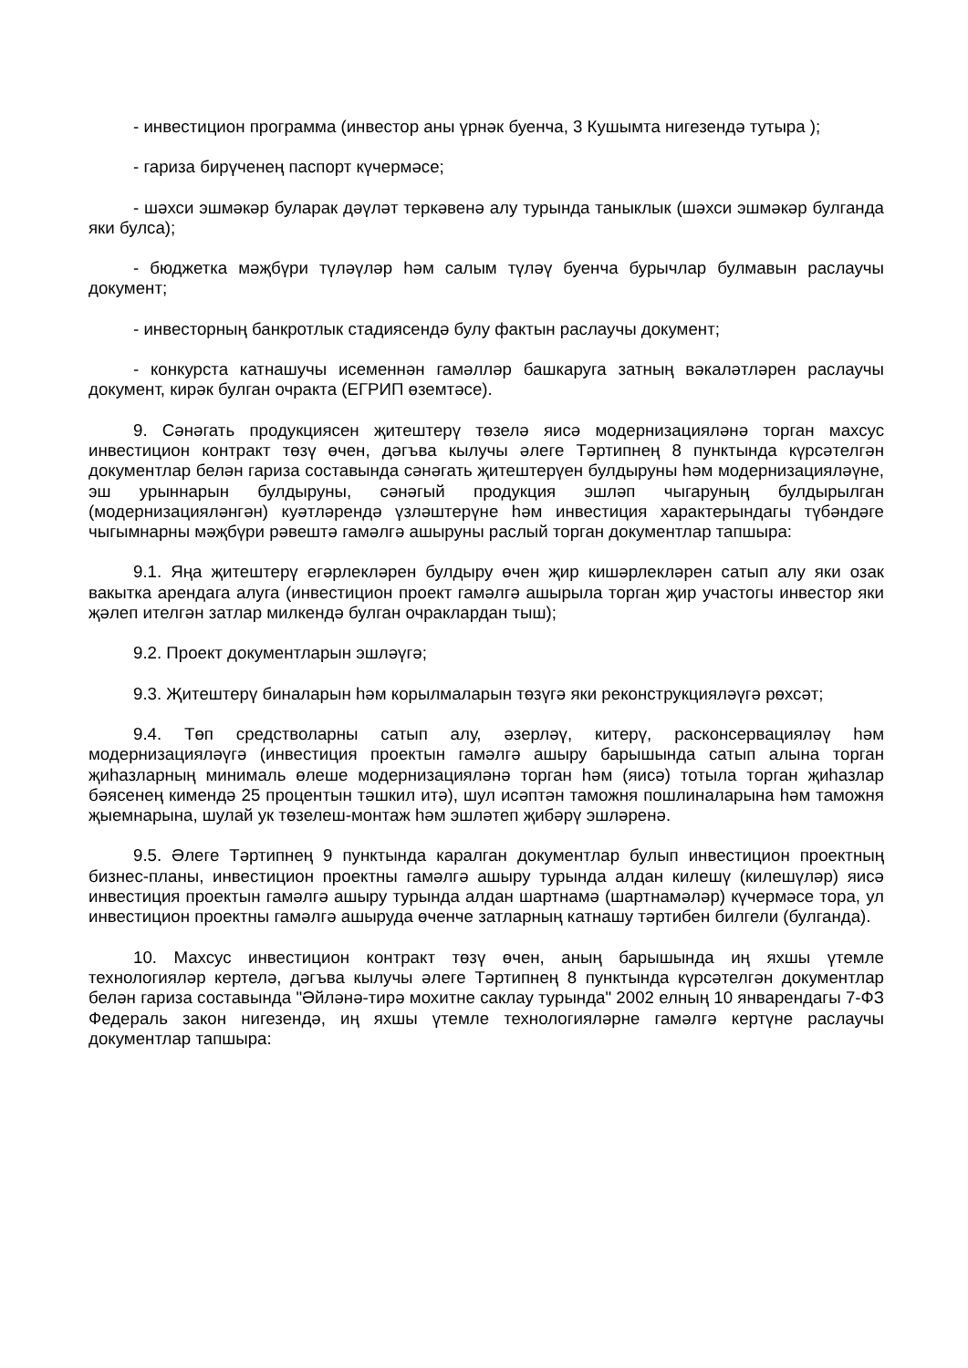- инвестицион программа (инвестор аны үрнәк буенча, 3 Кушымта нигезендә тутыра );
- гариза бирүченең паспорт күчермәсе;
- шәхси эшмәкәр буларак дәүләт теркәвенә алу турында таныклык (шәхси эшмәкәр булганда яки булса);
- бюджетка мәҗбүри түләүләр һәм салым түләү буенча бурычлар булмавын раслаучы документ;
- инвесторның банкротлык стадиясендә булу фактын раслаучы документ;
- конкурста катнашучы исеменнән гамәлләр башкаруга затның вәкаләтләрен раслаучы документ, кирәк булган очракта (ЕГРИП өземтәсе).
9. Сәнәгать продукциясен җитештерү төзелә яисә модернизацияләнә торган махсус инвестицион контракт төзү өчен, дәгъва кылучы әлеге Тәртипнең 8 пунктында күрсәтелгән документлар белән гариза составында сәнәгать җитештерүен булдыруны һәм модернизацияләүне, эш урыннарын булдыруны, сәнәгый продукция эшләп чыгаруның булдырылган (модернизацияләнгән) куәтләрендә үзләштерүне һәм инвестиция характерындагы түбәндәге чыгымнарны мәҗбүри рәвештә гамәлгә ашыруны раслый торган документлар тапшыра:
9.1. Яңа җитештерү егәрлекләрен булдыру өчен җир кишәрлекләрен сатып алу яки озак вакытка арендага алуга (инвестицион проект гамәлгә ашырыла торган җир участогы инвестор яки җәлеп ителгән затлар милкендә булган очраклардан тыш);
9.2. Проект документларын эшләүгә;
9.3. Җитештерү биналарын һәм корылмаларын төзүгә яки реконструкцияләүгә рөхсәт;
9.4. Төп средстволарны сатып алу, әзерләү, китерү, расконсервацияләү һәм модернизацияләүгә (инвестиция проектын гамәлгә ашыру барышында сатып алына торган җиһазларның минималь өлеше модернизацияләнә торган һәм (яисә) тотыла торган җиһазлар бәясенең кимендә 25 процентын тәшкил итә), шул исәптән таможня пошлиналарына һәм таможня җыемнарына, шулай ук төзелеш-монтаж һәм эшләтеп җибәрү эшләренә.
9.5. Әлеге Тәртипнең 9 пунктында каралган документлар булып инвестицион проектның бизнес-планы, инвестицион проектны гамәлгә ашыру турында алдан килешү (килешүләр) яисә инвестиция проектын гамәлгә ашыру турында алдан шартнамә (шартнамәләр) күчермәсе тора, ул инвестицион проектны гамәлгә ашыруда өченче затларның катнашу тәртибен билгели (булганда).
10. Махсус инвестицион контракт төзү өчен, аның барышында иң яхшы үтемле технологияләр кертелә, дәгъва кылучы әлеге Тәртипнең 8 пунктында күрсәтелгән документлар белән гариза составында "Әйләнә-тирә мохитне саклау турында" 2002 елның 10 январендагы 7-ФЗ Федераль закон нигезендә, иң яхшы үтемле технологияләрне гамәлгә кертүне раслаучы документлар тапшыра: